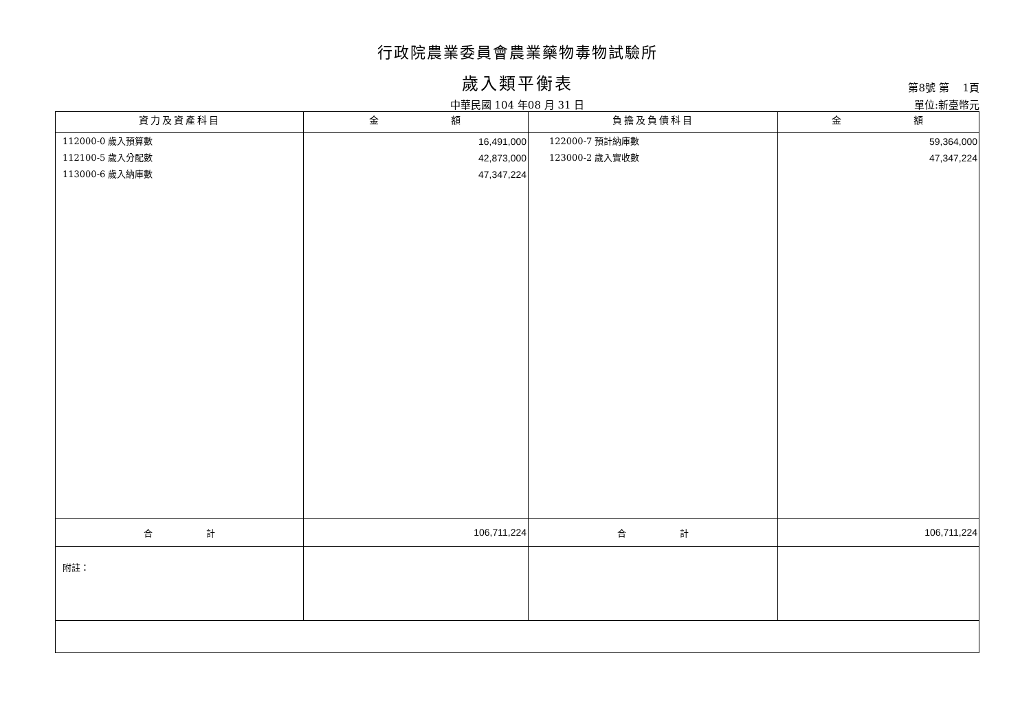行政院農業委員會農業藥物毒物試驗所
歲入類平衡表
第8號 第　 1頁
中華民國 104 年08 月 31 日 單位:新臺幣元
| 資力及資產科目 | 金 額 | 負擔及負債科目 | 金 額 |
| --- | --- | --- | --- |
| 112000-0 歲入預算數 112100-5 歲入分配數 113000-6 歲入納庫數 | 16,491,000 42,873,000 47,347,224 | 122000-7 預計納庫數 123000-2 歲入實收數 | 59,364,000 47,347,224 |
| 合 計 | 106,711,224 | 合 計 | 106,711,224 |
| 附註： | | | |